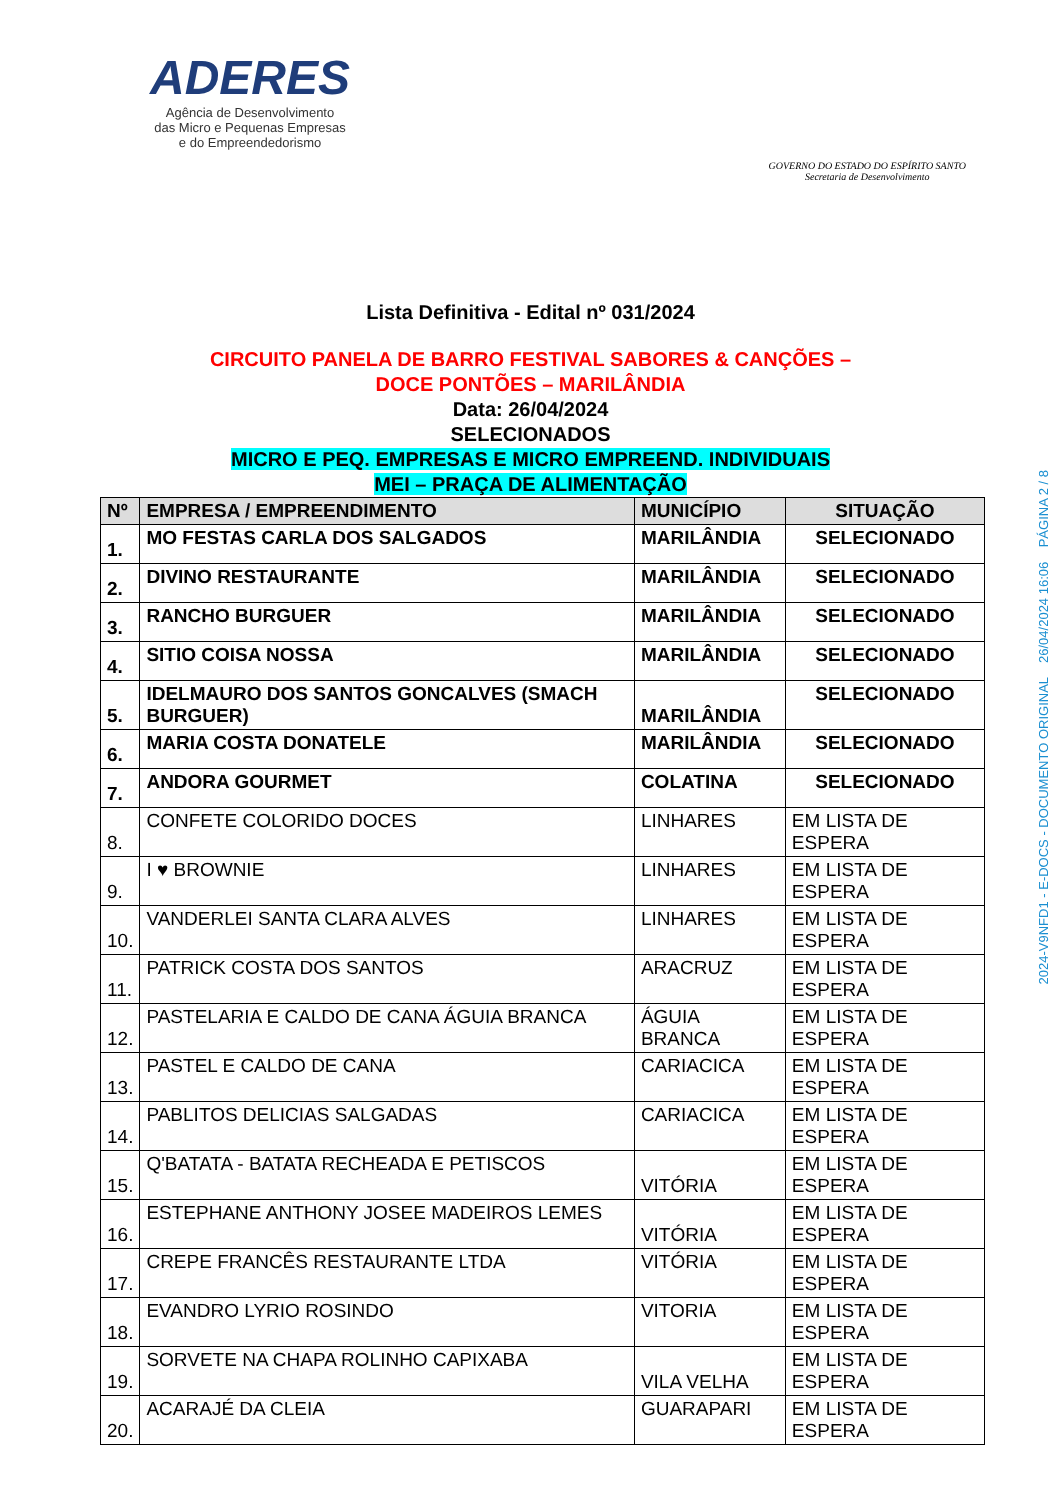ADERES
Agência de Desenvolvimento
das Micro e Pequenas Empresas
e do Empreendedorismo
GOVERNO DO ESTADO DO ESPÍRITO SANTO
Secretaria de Desenvolvimento
Lista Definitiva - Edital nº 031/2024
CIRCUITO PANELA DE BARRO FESTIVAL SABORES & CANÇÕES –
DOCE PONTÕES – MARILÂNDIA
Data: 26/04/2024
SELECIONADOS
MICRO E PEQ. EMPRESAS E MICRO EMPREEND. INDIVIDUAIS
MEI – PRAÇA DE ALIMENTAÇÃO
| Nº | EMPRESA / EMPREENDIMENTO | MUNICÍPIO | SITUAÇÃO |
| --- | --- | --- | --- |
| 1. | MO FESTAS CARLA DOS SALGADOS | MARILÂNDIA | SELECIONADO |
| 2. | DIVINO RESTAURANTE | MARILÂNDIA | SELECIONADO |
| 3. | RANCHO BURGUER | MARILÂNDIA | SELECIONADO |
| 4. | SITIO COISA NOSSA | MARILÂNDIA | SELECIONADO |
| 5. | IDELMAURO DOS SANTOS GONCALVES (SMACH BURGUER) | MARILÂNDIA | SELECIONADO |
| 6. | MARIA COSTA DONATELE | MARILÂNDIA | SELECIONADO |
| 7. | ANDORA GOURMET | COLATINA | SELECIONADO |
| 8. | CONFETE COLORIDO DOCES | LINHARES | EM LISTA DE ESPERA |
| 9. | I ♥ BROWNIE | LINHARES | EM LISTA DE ESPERA |
| 10. | VANDERLEI SANTA CLARA ALVES | LINHARES | EM LISTA DE ESPERA |
| 11. | PATRICK COSTA DOS SANTOS | ARACRUZ | EM LISTA DE ESPERA |
| 12. | PASTELARIA E CALDO DE CANA ÁGUIA BRANCA | ÁGUIA BRANCA | EM LISTA DE ESPERA |
| 13. | PASTEL E CALDO DE CANA | CARIACICA | EM LISTA DE ESPERA |
| 14. | PABLITOS DELICIAS SALGADAS | CARIACICA | EM LISTA DE ESPERA |
| 15. | Q'BATATA - BATATA RECHEADA E PETISCOS | VITÓRIA | EM LISTA DE ESPERA |
| 16. | ESTEPHANE ANTHONY JOSEE MADEIROS LEMES | VITÓRIA | EM LISTA DE ESPERA |
| 17. | CREPE FRANCÊS RESTAURANTE LTDA | VITÓRIA | EM LISTA DE ESPERA |
| 18. | EVANDRO LYRIO ROSINDO | VITORIA | EM LISTA DE ESPERA |
| 19. | SORVETE NA CHAPA ROLINHO CAPIXABA | VILA VELHA | EM LISTA DE ESPERA |
| 20. | ACARAJÉ DA CLEIA | GUARAPARI | EM LISTA DE ESPERA |
2024-V9NFD1 - E-DOCS - DOCUMENTO ORIGINAL 26/04/2024 16:06 PÁGINA 2 / 8